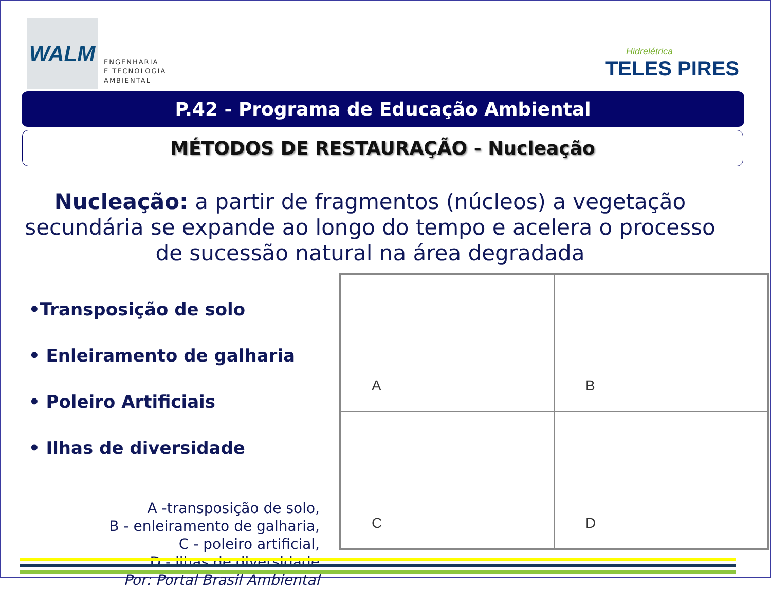WALM
ENGENHARIA
E TECNOLOGIA
AMBIENTAL
Hidrelétrica
TELES PIRES
P.42 - Programa de Educação Ambiental
MÉTODOS DE RESTAURAÇÃO - Nucleação
Nucleação: a partir de fragmentos (núcleos) a vegetação secundária se expande ao longo do tempo e acelera o processo de sucessão natural na área degradada
•Transposição de solo
• Enleiramento de galharia
• Poleiro Artificiais
• Ilhas de diversidade
A -transposição de solo,
B - enleiramento de galharia,
C - poleiro artificial,
D - ilhas de diversidade
Por: Portal Brasil Ambiental
A
B
C
D